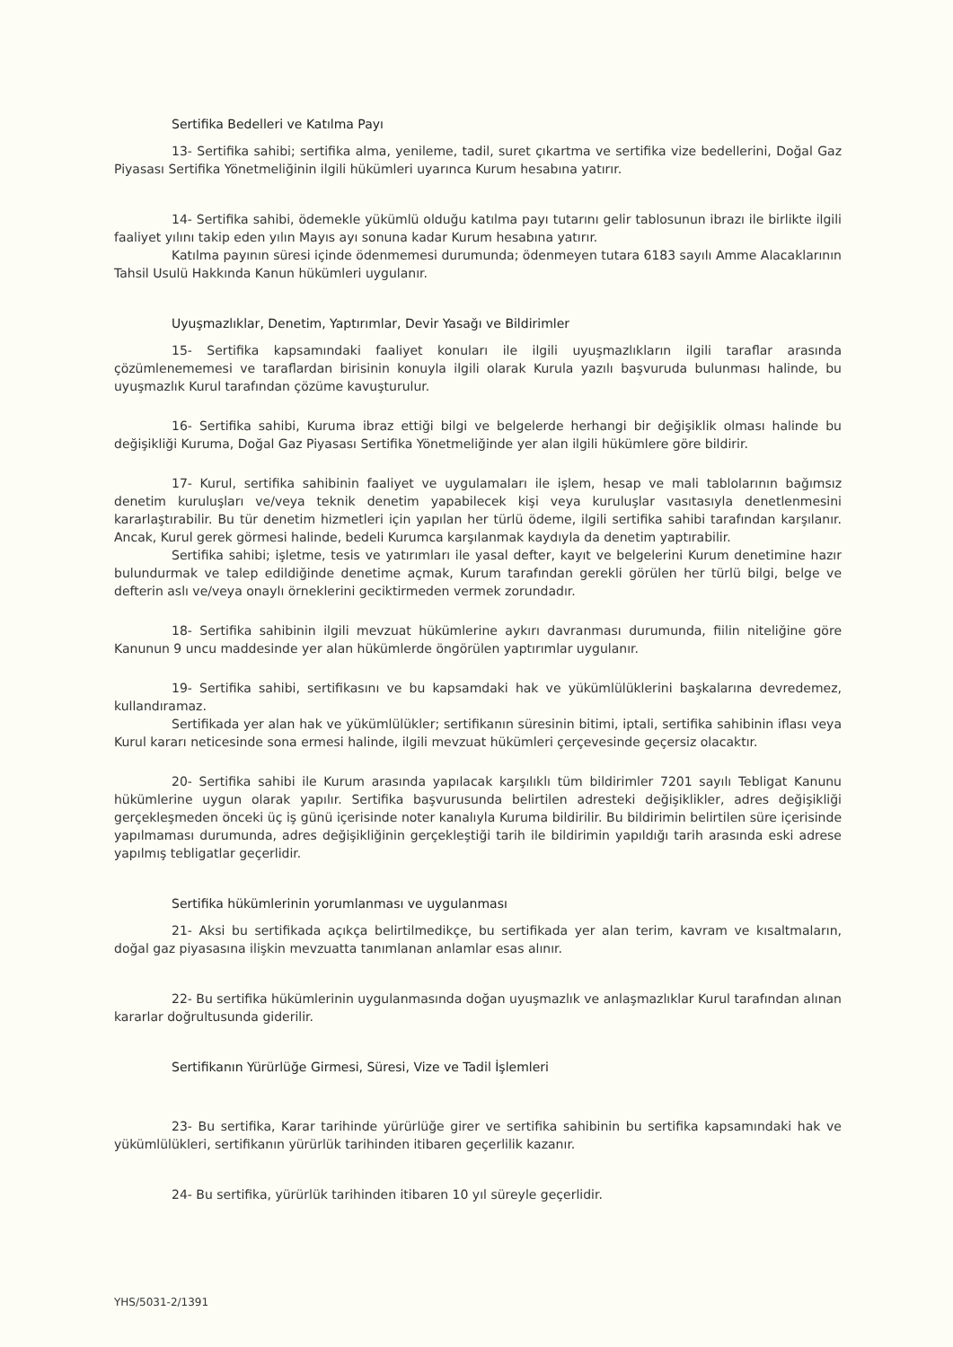Sertifika Bedelleri ve Katılma Payı
13- Sertifika sahibi; sertifika alma, yenileme, tadil, suret çıkartma ve sertifika vize bedellerini, Doğal Gaz Piyasası Sertifika Yönetmeliğinin ilgili hükümleri uyarınca Kurum hesabına yatırır.
14- Sertifika sahibi, ödemekle yükümlü olduğu katılma payı tutarını gelir tablosunun ibrazı ile birlikte ilgili faaliyet yılını takip eden yılın Mayıs ayı sonuna kadar Kurum hesabına yatırır.
Katılma payının süresi içinde ödenmemesi durumunda; ödenmeyen tutara 6183 sayılı Amme Alacaklarının Tahsil Usulü Hakkında Kanun hükümleri uygulanır.
Uyuşmazlıklar, Denetim, Yaptırımlar, Devir Yasağı ve Bildirimler
15- Sertifika kapsamındaki faaliyet konuları ile ilgili uyuşmazlıkların ilgili taraflar arasında çözümlenememesi ve taraflardan birisinin konuyla ilgili olarak Kurula yazılı başvuruda bulunması halinde, bu uyuşmazlık Kurul tarafından çözüme kavuşturulur.
16- Sertifika sahibi, Kuruma ibraz ettiği bilgi ve belgelerde herhangi bir değişiklik olması halinde bu değişikliği Kuruma, Doğal Gaz Piyasası Sertifika Yönetmeliğinde yer alan ilgili hükümlere göre bildirir.
17- Kurul, sertifika sahibinin faaliyet ve uygulamaları ile işlem, hesap ve mali tablolarının bağımsız denetim kuruluşları ve/veya teknik denetim yapabilecek kişi veya kuruluşlar vasıtasıyla denetlenmesini kararlaştırabilir. Bu tür denetim hizmetleri için yapılan her türlü ödeme, ilgili sertifika sahibi tarafından karşılanır. Ancak, Kurul gerek görmesi halinde, bedeli Kurumca karşılanmak kaydıyla da denetim yaptırabilir.
Sertifika sahibi; işletme, tesis ve yatırımları ile yasal defter, kayıt ve belgelerini Kurum denetimine hazır bulundurmak ve talep edildiğinde denetime açmak, Kurum tarafından gerekli görülen her türlü bilgi, belge ve defterin aslı ve/veya onaylı örneklerini geciktirmeden vermek zorundadır.
18- Sertifika sahibinin ilgili mevzuat hükümlerine aykırı davranması durumunda, fiilin niteliğine göre Kanunun 9 uncu maddesinde yer alan hükümlerde öngörülen yaptırımlar uygulanır.
19- Sertifika sahibi, sertifikasını ve bu kapsamdaki hak ve yükümlülüklerini başkalarına devredemez, kullandıramaz.
Sertifikada yer alan hak ve yükümlülükler; sertifikanın süresinin bitimi, iptali, sertifika sahibinin iflası veya Kurul kararı neticesinde sona ermesi halinde, ilgili mevzuat hükümleri çerçevesinde geçersiz olacaktır.
20- Sertifika sahibi ile Kurum arasında yapılacak karşılıklı tüm bildirimler 7201 sayılı Tebligat Kanunu hükümlerine uygun olarak yapılır. Sertifika başvurusunda belirtilen adresteki değişiklikler, adres değişikliği gerçekleşmeden önceki üç iş günü içerisinde noter kanalıyla Kuruma bildirilir. Bu bildirimin belirtilen süre içerisinde yapılmaması durumunda, adres değişikliğinin gerçekleştiği tarih ile bildirimin yapıldığı tarih arasında eski adrese yapılmış tebligatlar geçerlidir.
Sertifika hükümlerinin yorumlanması ve uygulanması
21- Aksi bu sertifikada açıkça belirtilmedikçe, bu sertifikada yer alan terim, kavram ve kısaltmaların, doğal gaz piyasasına ilişkin mevzuatta tanımlanan anlamlar esas alınır.
22- Bu sertifika hükümlerinin uygulanmasında doğan uyuşmazlık ve anlaşmazlıklar Kurul tarafından alınan kararlar doğrultusunda giderilir.
Sertifikanın Yürürlüğe Girmesi, Süresi, Vize ve Tadil İşlemleri
23- Bu sertifika, Karar tarihinde yürürlüğe girer ve sertifika sahibinin bu sertifika kapsamındaki hak ve yükümlülükleri, sertifikanın yürürlük tarihinden itibaren geçerlilik kazanır.
24- Bu sertifika, yürürlük tarihinden itibaren 10 yıl süreyle geçerlidir.
YHS/5031-2/1391